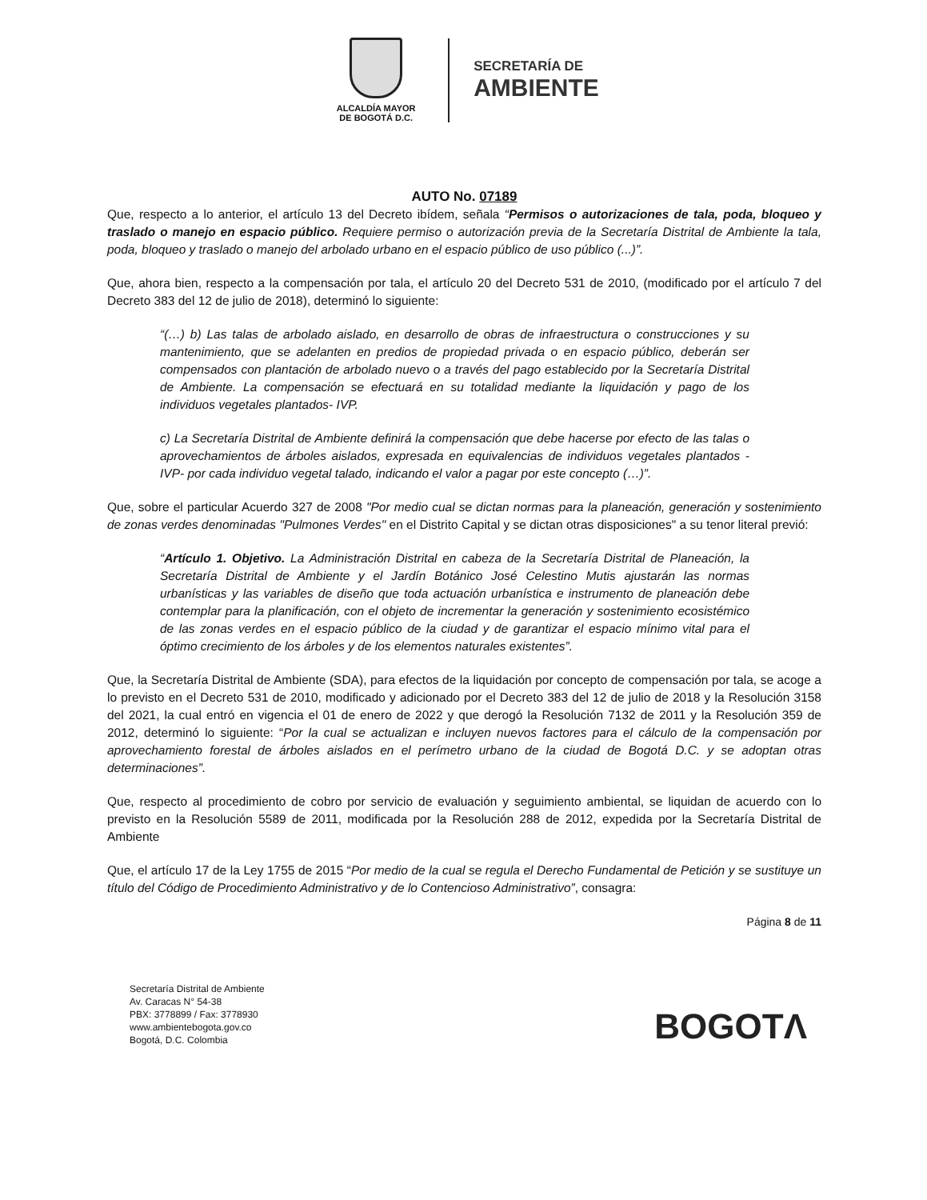ALCALDÍA MAYOR
DE BOGOTÁ D.C.
SECRETARÍA DE
AMBIENTE
AUTO No. 07189
Que, respecto a lo anterior, el artículo 13 del Decreto ibídem, señala “Permisos o autorizaciones de tala, poda, bloqueo y traslado o manejo en espacio público. Requiere permiso o autorización previa de la Secretaría Distrital de Ambiente la tala, poda, bloqueo y traslado o manejo del arbolado urbano en el espacio público de uso público (...)”.
Que, ahora bien, respecto a la compensación por tala, el artículo 20 del Decreto 531 de 2010, (modificado por el artículo 7 del Decreto 383 del 12 de julio de 2018), determinó lo siguiente:
“(…) b) Las talas de arbolado aislado, en desarrollo de obras de infraestructura o construcciones y su mantenimiento, que se adelanten en predios de propiedad privada o en espacio público, deberán ser compensados con plantación de arbolado nuevo o a través del pago establecido por la Secretaría Distrital de Ambiente. La compensación se efectuará en su totalidad mediante la liquidación y pago de los individuos vegetales plantados- IVP.
c) La Secretaría Distrital de Ambiente definirá la compensación que debe hacerse por efecto de las talas o aprovechamientos de árboles aislados, expresada en equivalencias de individuos vegetales plantados -IVP- por cada individuo vegetal talado, indicando el valor a pagar por este concepto (…)”.
Que, sobre el particular Acuerdo 327 de 2008 "Por medio cual se dictan normas para la planeación, generación y sostenimiento de zonas verdes denominadas "Pulmones Verdes" en el Distrito Capital y se dictan otras disposiciones" a su tenor literal previó:
“Artículo 1. Objetivo. La Administración Distrital en cabeza de la Secretaría Distrital de Planeación, la Secretaría Distrital de Ambiente y el Jardín Botánico José Celestino Mutis ajustarán las normas urbanísticas y las variables de diseño que toda actuación urbanística e instrumento de planeación debe contemplar para la planificación, con el objeto de incrementar la generación y sostenimiento ecosistémico de las zonas verdes en el espacio público de la ciudad y de garantizar el espacio mínimo vital para el óptimo crecimiento de los árboles y de los elementos naturales existentes”.
Que, la Secretaría Distrital de Ambiente (SDA), para efectos de la liquidación por concepto de compensación por tala, se acoge a lo previsto en el Decreto 531 de 2010, modificado y adicionado por el Decreto 383 del 12 de julio de 2018 y la Resolución 3158 del 2021, la cual entró en vigencia el 01 de enero de 2022 y que derogó la Resolución 7132 de 2011 y la Resolución 359 de 2012, determinó lo siguiente: “Por la cual se actualizan e incluyen nuevos factores para el cálculo de la compensación por aprovechamiento forestal de árboles aislados en el perímetro urbano de la ciudad de Bogotá D.C. y se adoptan otras determinaciones”.
Que, respecto al procedimiento de cobro por servicio de evaluación y seguimiento ambiental, se liquidan de acuerdo con lo previsto en la Resolución 5589 de 2011, modificada por la Resolución 288 de 2012, expedida por la Secretaría Distrital de Ambiente
Que, el artículo 17 de la Ley 1755 de 2015 “Por medio de la cual se regula el Derecho Fundamental de Petición y se sustituye un título del Código de Procedimiento Administrativo y de lo Contencioso Administrativo”, consagra:
Página 8 de 11
Secretaría Distrital de Ambiente
Av. Caracas N° 54-38
PBX: 3778899 / Fax: 3778930
www.ambientebogota.gov.co
Bogotá, D.C. Colombia
BOGOTΛ